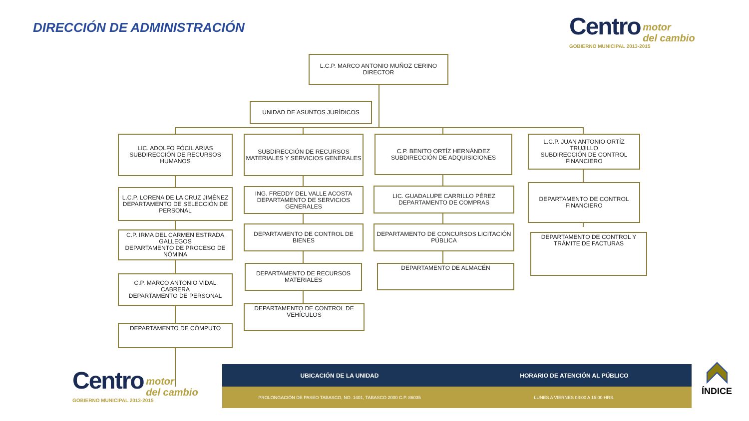DIRECCIÓN DE ADMINISTRACIÓN
Centro motor
del cambio
GOBIERNO MUNICIPAL 2013-2015
L.C.P. MARCO ANTONIO MUÑOZ CERINO
DIRECTOR
UNIDAD DE ASUNTOS JURÍDICOS
LIC. ADOLFO FÓCIL ARIAS
SUBDIRECCIÓN DE RECURSOS HUMANOS
L.C.P. LORENA DE LA CRUZ JIMÉNEZ
DEPARTAMENTO DE SELECCIÓN DE PERSONAL
C.P. IRMA DEL CARMEN ESTRADA GALLEGOS
DEPARTAMENTO DE PROCESO DE NÓMINA
C.P. MARCO ANTONIO VIDAL CABRERA
DEPARTAMENTO DE PERSONAL
DEPARTAMENTO DE CÓMPUTO
SUBDIRECCIÓN DE RECURSOS MATERIALES Y SERVICIOS GENERALES
ING. FREDDY DEL VALLE ACOSTA
DEPARTAMENTO DE SERVICIOS GENERALES
DEPARTAMENTO DE CONTROL DE BIENES
DEPARTAMENTO DE RECURSOS MATERIALES
DEPARTAMENTO DE CONTROL DE VEHÍCULOS
C.P. BENITO ORTÍZ HERNÁNDEZ
SUBDIRECCIÓN DE ADQUISICIONES
LIC. GUADALUPE CARRILLO PÉREZ
DEPARTAMENTO DE COMPRAS
DEPARTAMENTO DE CONCURSOS LICITACIÓN PÚBLICA
DEPARTAMENTO DE ALMACÉN
L.C.P. JUAN ANTONIO ORTÍZ TRUJILLO
SUBDIRECCIÓN DE CONTROL FINANCIERO
DEPARTAMENTO DE CONTROL FINANCIERO
DEPARTAMENTO DE CONTROL Y TRÁMITE DE FACTURAS
Centro motor
del cambio
GOBIERNO MUNICIPAL 2013-2015
UBICACIÓN DE LA UNIDAD HORARIO DE ATENCIÓN AL PÚBLICO
PROLONGACIÓN DE PASEO TABASCO, NO. 1401, TABASCO 2000 C.P. 86035
LUNES A VIERNES 08:00 A 15:00 HRS.
ÍNDICE